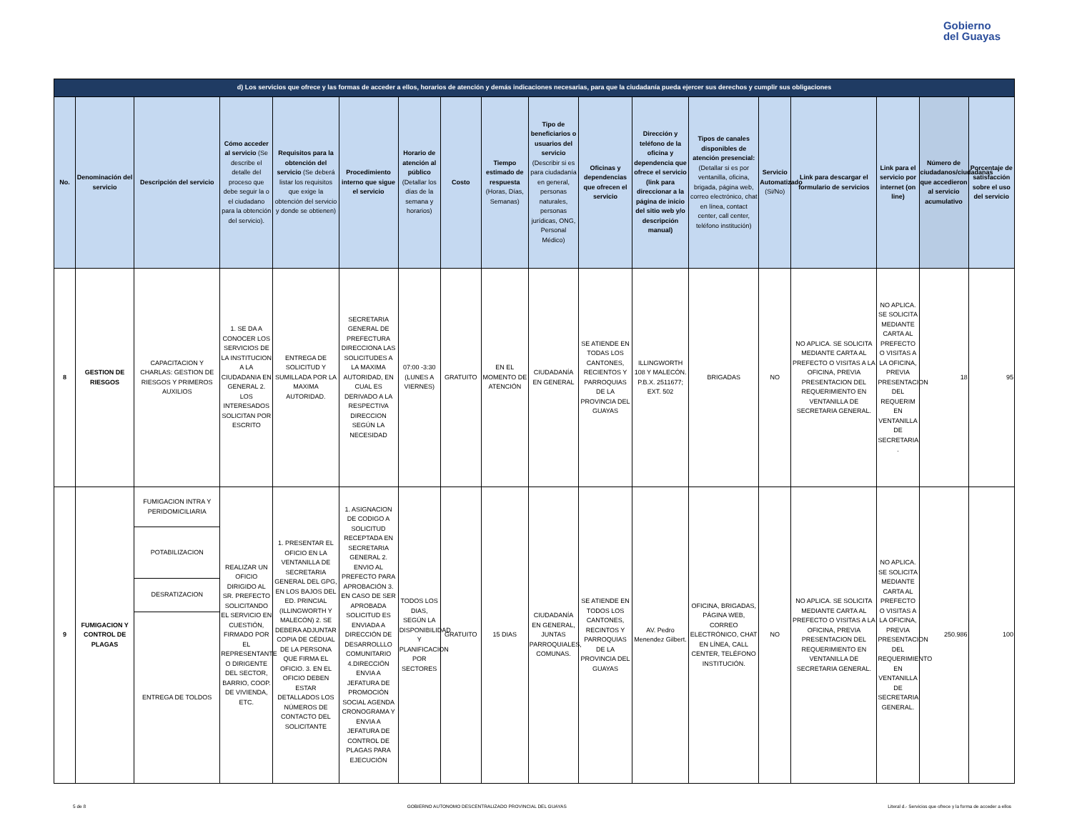Gobierno
del Guayas
| d) Los servicios que ofrece y las formas de acceder a ellos, horarios de atención y demás indicaciones necesarias, para que la ciudadanía pueda ejercer sus derechos y cumplir sus obligaciones | | | | | | | | | | | | | | | | | |
| No. | Denominación del servicio | Descripción del servicio | Cómo acceder al servicio (Se describe el detalle del proceso que debe seguir la o el ciudadano para la obtención del servicio). | Requisitos para la obtención del servicio (Se deberá listar los requisitos que exige la obtención del servicio y donde se obtienen) | Procedimiento interno que sigue el servicio | Horario de atención al público (Detallar los días de la semana y horarios) | Costo | Tiempo estimado de respuesta (Horas, Días, Semanas) | Tipo de beneficiarios o usuarios del servicio (Describir si es para ciudadanía en general, personas naturales, personas jurídicas, ONG, Personal Médico) | Oficinas y dependencias que ofrecen el servicio | Dirección y teléfono de la oficina y dependencia que ofrece el servicio (link para direccionar a la página de inicio del sitio web y/o descripción manual) | Tipos de canales disponibles de atención presencial: (Detallar si es por ventanilla, oficina, brigada, página web, correo electrónico, chat en línea, contact center, call center, teléfono institución) | Servicio Automatizado (Si/No) | Link para descargar el formulario de servicios | Link para el servicio por internet (on line) | Número de ciudadanos/ciudadanas que accedieron al servicio acumulativo | Porcentaje de satisfacción sobre el uso del servicio |
| 8 | GESTION DE RIESGOS | CAPACITACION Y CHARLAS: GESTION DE RIESGOS Y PRIMEROS AUXILIOS | 1. SE DA A CONOCER LOS SERVICIOS DE LA INSTITUCION A LA CIUDADANIA EN GENERAL 2. LOS INTERESADOS SOLICITAN POR ESCRITO | ENTREGA DE SOLICITUD Y SUMILLADA POR LA MAXIMA AUTORIDAD. | SECRETARIA GENERAL DE PREFECTURA DIRECCIONA LAS SOLICITUDES A LA MAXIMA AUTORIDAD, EN CUAL ES DERIVADO A LA RESPECTIVA DIRECCION SEGÚN LA NECESIDAD | 07:00 -3:30 (LUNES A VIERNES) | GRATUITO | EN EL MOMENTO DE ATENCIÓN | CIUDADANÍA EN GENERAL | SE ATIENDE EN TODAS LOS CANTONES, RECIENTOS Y PARROQUIAS DE LA PROVINCIA DEL GUAYAS | ILLINGWORTH 108 Y MALECÓN. P.B.X. 2511677; EXT. 502 | BRIGADAS | NO | NO APLICA. SE SOLICITA MEDIANTE CARTA AL PREFECTO O VISITAS A LA OFICINA, PREVIA PRESENTACION DEL REQUERIMIENTO EN VENTANILLA DE SECRETARIA GENERAL. | NO APLICA. SE SOLICITA MEDIANTE CARTA AL PREFECTO O VISITAS A LA OFICINA, PREVIA PRESENTACION DEL REQUERIM EN VENTANILLA DE SECRETARIA . | 18 | 95 |
| 9 | FUMIGACION Y CONTROL DE PLAGAS | FUMIGACION INTRA Y PERIDOMICILIARIA | REALIZAR UN OFICIO DIRIGIDO AL SR. PREFECTO SOLICITANDO EL SERVICIO EN CUESTIÓN, FIRMADO POR EL REPRESENTANTE O DIRIGENTE DEL SECTOR, BARRIO, COOP. DE VIVIENDA, ETC. | 1. PRESENTAR EL OFICIO EN LA VENTANILLA DE SECRETARIA GENERAL DEL GPG, EN LOS BAJOS DEL ED. PRINCIAL (ILLINGWORTH Y MALECÓN) 2. SE DEBERA ADJUNTAR COPIA DE CÉDUAL DE LA PERSONA QUE FIRMA EL OFICIO. 3. EN EL OFICIO DEBEN ESTAR DETALLADOS LOS NÚMEROS DE CONTACTO DEL SOLICITANTE | 1. ASIGNACION DE CODIGO A SOLICITUD RECEPTADA EN SECRETARIA GENERAL 2. ENVIO AL PREFECTO PARA APROBACIÓN 3. EN CASO DE SER APROBADA SOLICITUD ES ENVIADA A DIRECCIÓN DE DESARROLLLO COMUNITARIO 4.DIRECCIÓN ENVIA A JEFATURA DE PROMOCIÓN SOCIAL AGENDA CRONOGRAMA Y ENVIA A JEFATURA DE CONTROL DE PLAGAS PARA EJECUCIÓN | TODOS LOS DIAS, SEGÚN LA DISPONIBILIDAD Y PLANIFICACION POR SECTORES | GRATUITO | 15 DIAS | CIUDADANÍA EN GENERAL, JUNTAS PARROQUIALES, COMUNAS. | SE ATIENDE EN TODOS LOS CANTONES, RECINTOS Y PARROQUIAS DE LA PROVINCIA DEL GUAYAS | AV. Pedro Menendez Gilbert. | OFICINA, BRIGADAS, PÁGINA WEB, CORREO ELECTRÓNICO, CHAT EN LÍNEA, CALL CENTER, TELÉFONO INSTITUCIÓN. | NO | NO APLICA. SE SOLICITA MEDIANTE CARTA AL PREFECTO O VISITAS A LA OFICINA, PREVIA PRESENTACION DEL REQUERIMIENTO EN VENTANILLA DE SECRETARIA GENERAL. | NO APLICA. SE SOLICITA MEDIANTE CARTA AL PREFECTO O VISITAS A LA OFICINA, PREVIA PRESENTACION DEL REQUERIMIENTO EN VENTANILLA DE SECRETARIA GENERAL. | 250.986 | 100 |
| | | POTABILIZACION | | | | | | | | | | | | | | | |
| | | DESRATIZACION | | | | | | | | | | | | | | | |
| | | ENTREGA DE TOLDOS | | | | | | | | | | | | | | | |
5 de 8 GOBIERNO AUTONOMO DESCENTRALIZADO PROVINCIAL DEL GUAYAS Literal d.- Servicios que ofrece y la forma de acceder a ellos